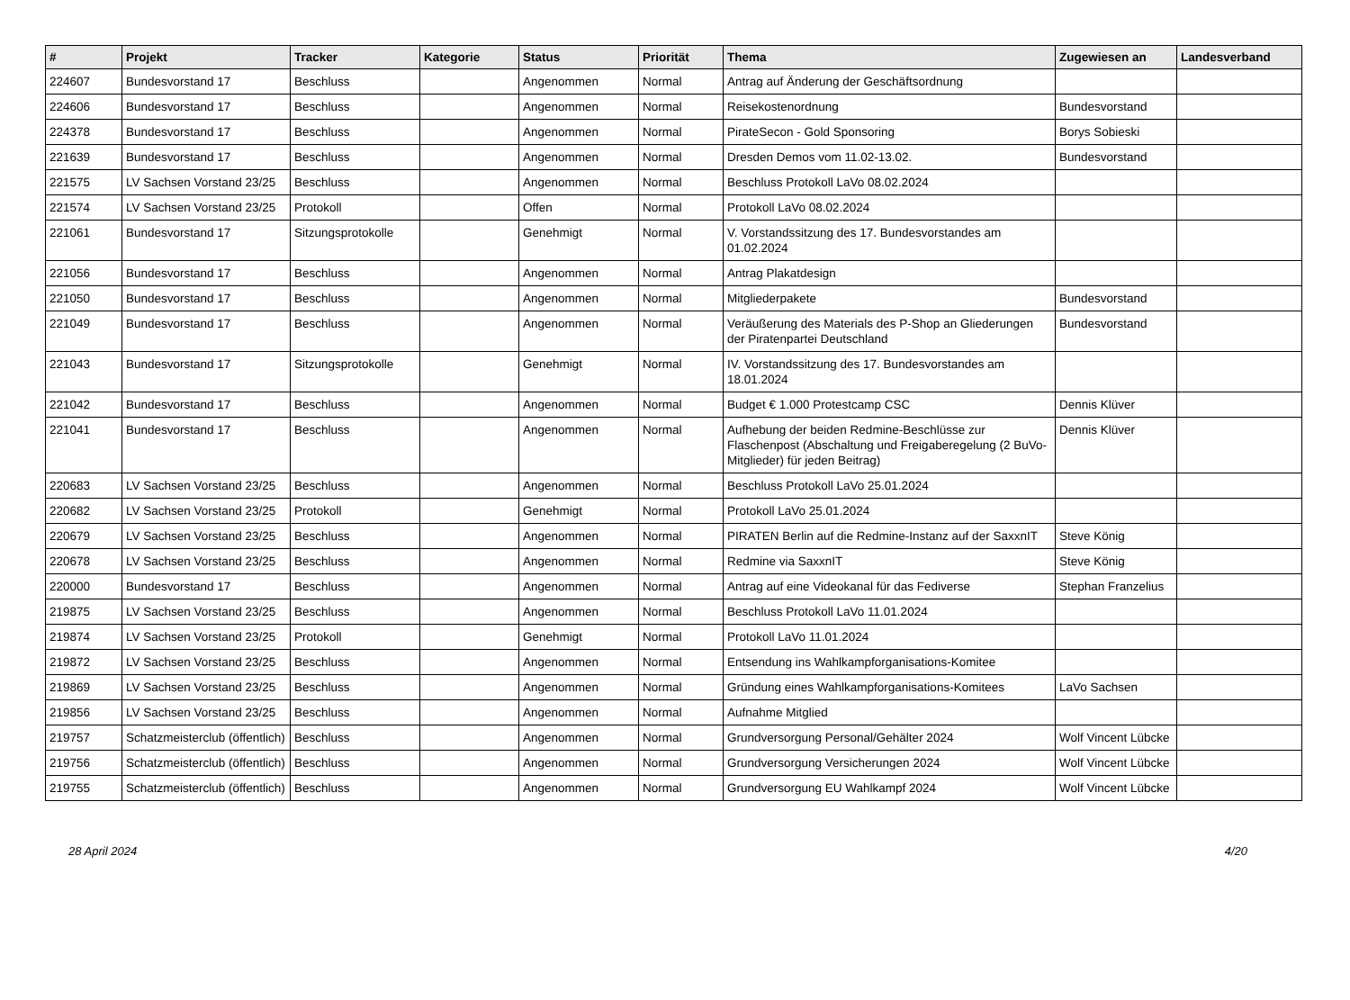| # | Projekt | Tracker | Kategorie | Status | Priorität | Thema | Zugewiesen an | Landesverband |
| --- | --- | --- | --- | --- | --- | --- | --- | --- |
| 224607 | Bundesvorstand 17 | Beschluss | | Angenommen | Normal | Antrag auf Änderung der Geschäftsordnung | | |
| 224606 | Bundesvorstand 17 | Beschluss | | Angenommen | Normal | Reisekostenordnung | Bundesvorstand | |
| 224378 | Bundesvorstand 17 | Beschluss | | Angenommen | Normal | PirateSecon - Gold Sponsoring | Borys Sobieski | |
| 221639 | Bundesvorstand 17 | Beschluss | | Angenommen | Normal | Dresden Demos vom 11.02-13.02. | Bundesvorstand | |
| 221575 | LV Sachsen Vorstand 23/25 | Beschluss | | Angenommen | Normal | Beschluss Protokoll LaVo 08.02.2024 | | |
| 221574 | LV Sachsen Vorstand 23/25 | Protokoll | | Offen | Normal | Protokoll LaVo 08.02.2024 | | |
| 221061 | Bundesvorstand 17 | Sitzungsprotokolle | | Genehmigt | Normal | V. Vorstandssitzung des 17. Bundesvorstandes am 01.02.2024 | | |
| 221056 | Bundesvorstand 17 | Beschluss | | Angenommen | Normal | Antrag Plakatdesign | | |
| 221050 | Bundesvorstand 17 | Beschluss | | Angenommen | Normal | Mitgliederpakete | Bundesvorstand | |
| 221049 | Bundesvorstand 17 | Beschluss | | Angenommen | Normal | Veräußerung des Materials des P-Shop an Gliederungen der Piratenpartei Deutschland | Bundesvorstand | |
| 221043 | Bundesvorstand 17 | Sitzungsprotokolle | | Genehmigt | Normal | IV. Vorstandssitzung des 17. Bundesvorstandes am 18.01.2024 | | |
| 221042 | Bundesvorstand 17 | Beschluss | | Angenommen | Normal | Budget € 1.000 Protestcamp CSC | Dennis Klüver | |
| 221041 | Bundesvorstand 17 | Beschluss | | Angenommen | Normal | Aufhebung der beiden Redmine-Beschlüsse zur Flaschenpost (Abschaltung und Freigaberegelung (2 BuVo-Mitglieder) für jeden Beitrag) | Dennis Klüver | |
| 220683 | LV Sachsen Vorstand 23/25 | Beschluss | | Angenommen | Normal | Beschluss Protokoll LaVo 25.01.2024 | | |
| 220682 | LV Sachsen Vorstand 23/25 | Protokoll | | Genehmigt | Normal | Protokoll LaVo 25.01.2024 | | |
| 220679 | LV Sachsen Vorstand 23/25 | Beschluss | | Angenommen | Normal | PIRATEN Berlin auf die Redmine-Instanz auf der SaxxnIT | Steve König | |
| 220678 | LV Sachsen Vorstand 23/25 | Beschluss | | Angenommen | Normal | Redmine via SaxxnIT | Steve König | |
| 220000 | Bundesvorstand 17 | Beschluss | | Angenommen | Normal | Antrag auf eine Videokanal für das Fediverse | Stephan Franzelius | |
| 219875 | LV Sachsen Vorstand 23/25 | Beschluss | | Angenommen | Normal | Beschluss Protokoll LaVo 11.01.2024 | | |
| 219874 | LV Sachsen Vorstand 23/25 | Protokoll | | Genehmigt | Normal | Protokoll LaVo 11.01.2024 | | |
| 219872 | LV Sachsen Vorstand 23/25 | Beschluss | | Angenommen | Normal | Entsendung ins Wahlkampforganisations-Komitee | | |
| 219869 | LV Sachsen Vorstand 23/25 | Beschluss | | Angenommen | Normal | Gründung eines Wahlkampforganisations-Komitees | LaVo Sachsen | |
| 219856 | LV Sachsen Vorstand 23/25 | Beschluss | | Angenommen | Normal | Aufnahme Mitglied | | |
| 219757 | Schatzmeisterclub (öffentlich) | Beschluss | | Angenommen | Normal | Grundversorgung Personal/Gehälter 2024 | Wolf Vincent Lübcke | |
| 219756 | Schatzmeisterclub (öffentlich) | Beschluss | | Angenommen | Normal | Grundversorgung Versicherungen 2024 | Wolf Vincent Lübcke | |
| 219755 | Schatzmeisterclub (öffentlich) | Beschluss | | Angenommen | Normal | Grundversorgung EU Wahlkampf 2024 | Wolf Vincent Lübcke | |
28 April 2024 4/20